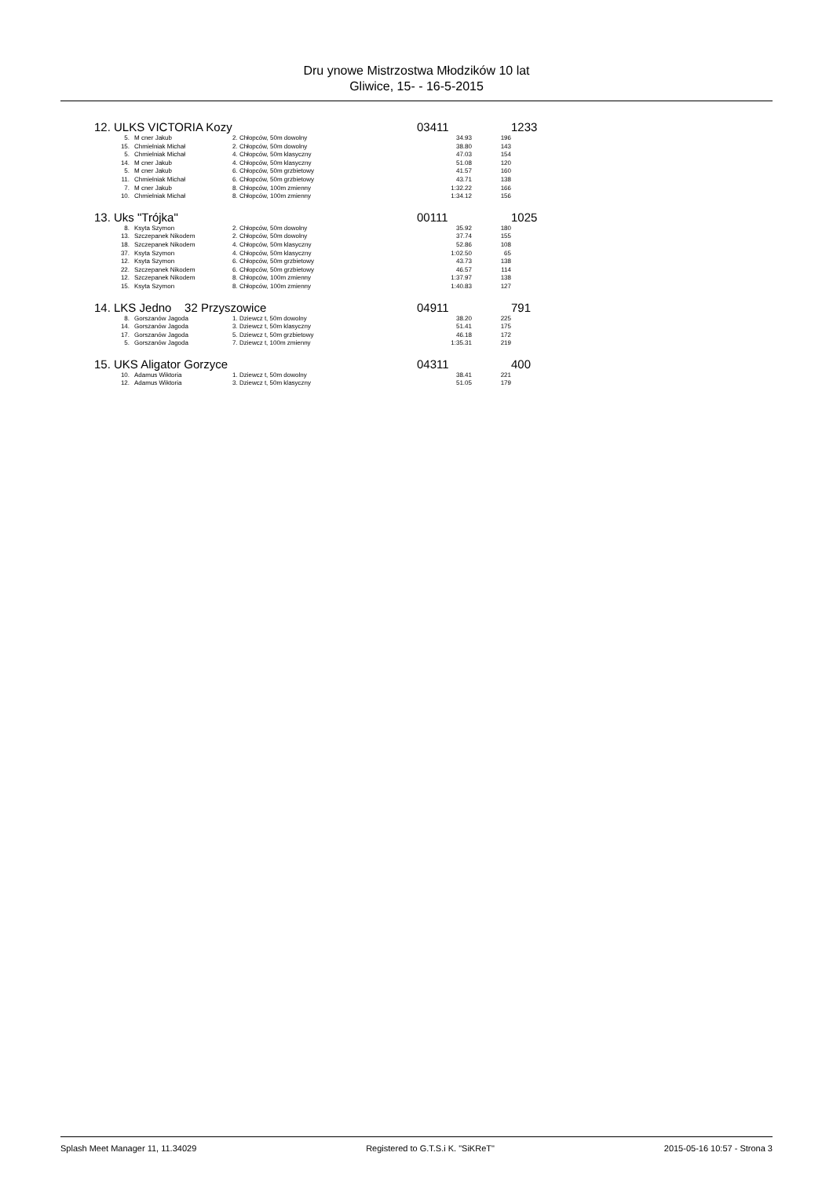Dru ynowe Mistrzostwa Młodzików 10 lat
Gliwice, 15- - 16-5-2015
| 12. ULKS VICTORIA Kozy | | | 03411 | | 1233 |
| 5. | M cner Jakub | 2. Chłopców, 50m dowolny | 34.93 | 196 | |
| 15. | Chmielniak Michał | 2. Chłopców, 50m dowolny | 38.80 | 143 | |
| 5. | Chmielniak Michał | 4. Chłopców, 50m klasyczny | 47.03 | 154 | |
| 14. | M cner Jakub | 4. Chłopców, 50m klasyczny | 51.08 | 120 | |
| 5. | M cner Jakub | 6. Chłopców, 50m grzbietowy | 41.57 | 160 | |
| 11. | Chmielniak Michał | 6. Chłopców, 50m grzbietowy | 43.71 | 138 | |
| 7. | M cner Jakub | 8. Chłopców, 100m zmienny | 1:32.22 | 166 | |
| 10. | Chmielniak Michał | 8. Chłopców, 100m zmienny | 1:34.12 | 156 | |
| 13. Uks "Trójka" | | | 00111 | | 1025 |
| 8. | Ksyta Szymon | 2. Chłopców, 50m dowolny | 35.92 | 180 | |
| 13. | Szczepanek Nikodem | 2. Chłopców, 50m dowolny | 37.74 | 155 | |
| 18. | Szczepanek Nikodem | 4. Chłopców, 50m klasyczny | 52.86 | 108 | |
| 37. | Ksyta Szymon | 4. Chłopców, 50m klasyczny | 1:02.50 | 65 | |
| 12. | Ksyta Szymon | 6. Chłopców, 50m grzbietowy | 43.73 | 138 | |
| 22. | Szczepanek Nikodem | 6. Chłopców, 50m grzbietowy | 46.57 | 114 | |
| 12. | Szczepanek Nikodem | 8. Chłopców, 100m zmienny | 1:37.97 | 138 | |
| 15. | Ksyta Szymon | 8. Chłopców, 100m zmienny | 1:40.83 | 127 | |
| 14. LKS Jedno 32 Przyszowice | | | 04911 | | 791 |
| 8. | Gorszanów Jagoda | 1. Dziewcz t, 50m dowolny | 38.20 | 225 | |
| 14. | Gorszanów Jagoda | 3. Dziewcz t, 50m klasyczny | 51.41 | 175 | |
| 17. | Gorszanów Jagoda | 5. Dziewcz t, 50m grzbietowy | 46.18 | 172 | |
| 5. | Gorszanów Jagoda | 7. Dziewcz t, 100m zmienny | 1:35.31 | 219 | |
| 15. UKS Aligator Gorzyce | | | 04311 | | 400 |
| 10. | Adamus Wiktoria | 1. Dziewcz t, 50m dowolny | 38.41 | 221 | |
| 12. | Adamus Wiktoria | 3. Dziewcz t, 50m klasyczny | 51.05 | 179 | |
Splash Meet Manager 11, 11.34029 Registered to G.T.S.i K. "SiKReT" 2015-05-16 10:57 - Strona 3